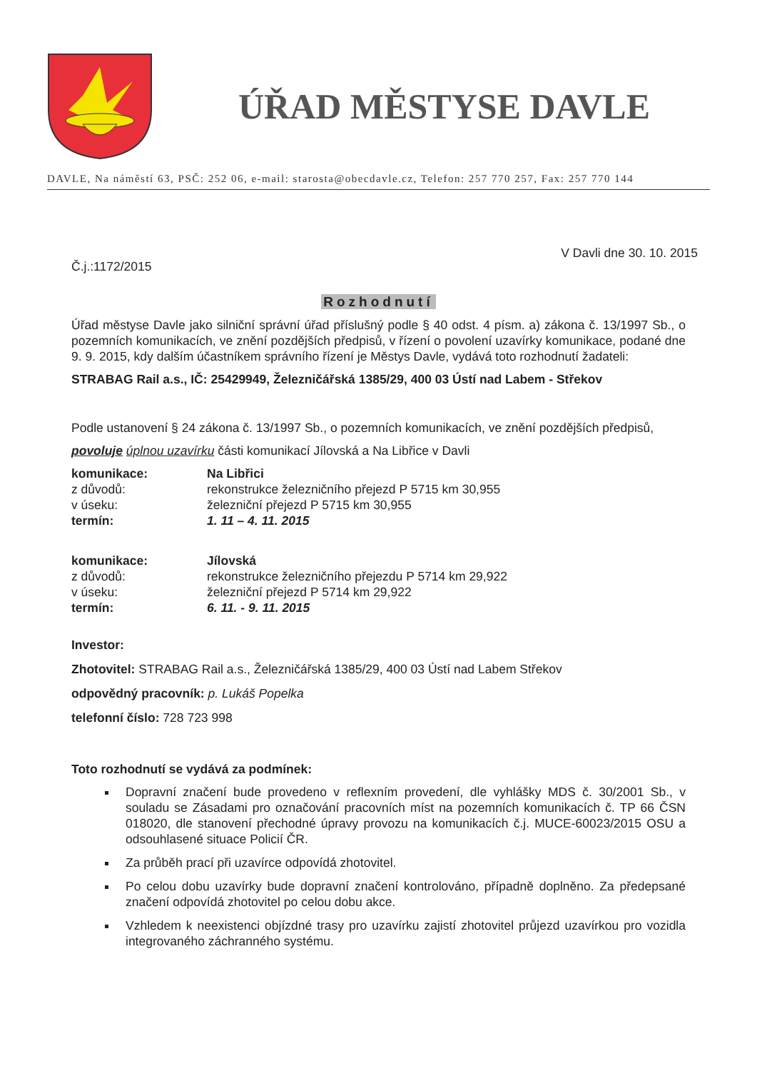ÚŘAD MĚSTYSE DAVLE
DAVLE, Na náměstí 63, PSČ: 252 06, e-mail: starosta@obecdavle.cz, Telefon: 257 770 257, Fax: 257 770 144
V Davli dne 30. 10. 2015
Č.j.:1172/2015
Rozhodnutí
Úřad městyse Davle jako silniční správní úřad příslušný podle § 40 odst. 4 písm. a) zákona č. 13/1997 Sb., o pozemních komunikacích, ve znění pozdějších předpisů, v řízení o povolení uzavírky komunikace, podané dne 9. 9. 2015, kdy dalším účastníkem správního řízení je Městys Davle, vydává toto rozhodnutí žadateli:
STRABAG Rail a.s., IČ: 25429949, Železničářská 1385/29, 400 03 Ústí nad Labem - Střekov
Podle ustanovení § 24 zákona č. 13/1997 Sb., o pozemních komunikacích, ve znění pozdějších předpisů,
povoluje úplnou uzavírku části komunikací Jílovská a Na Libřice v Davli
| komunikace: | Na Libřici |
| z důvodů: | rekonstrukce železničního přejezd P 5715 km 30,955 |
| v úseku: | železniční přejezd P 5715 km 30,955 |
| termín: | 1. 11 – 4. 11. 2015 |
| komunikace: | Jílovská |
| z důvodů: | rekonstrukce železničního přejezdu P 5714 km 29,922 |
| v úseku: | železniční přejezd P 5714 km 29,922 |
| termín: | 6. 11. - 9. 11. 2015 |
Investor:
Zhotovitel: STRABAG Rail a.s., Železničářská 1385/29, 400 03 Ústí nad Labem Střekov
odpovědný pracovník: p. Lukáš Popelka
telefonní číslo: 728 723 998
Toto rozhodnutí se vydává za podmínek:
Dopravní značení bude provedeno v reflexním provedení, dle vyhlášky MDS č. 30/2001 Sb., v souladu se Zásadami pro označování pracovních míst na pozemních komunikacích č. TP 66 ČSN 018020, dle stanovení přechodné úpravy provozu na komunikacích č.j. MUCE-60023/2015 OSU a odsouhlasené situace Policií ČR.
Za průběh prací při uzavírce odpovídá zhotovitel.
Po celou dobu uzavírky bude dopravní značení kontrolováno, případně doplněno. Za předepsané značení odpovídá zhotovitel po celou dobu akce.
Vzhledem k neexistenci objízdné trasy pro uzavírku zajistí zhotovitel průjezd uzavírkou pro vozidla integrovaného záchranného systému.